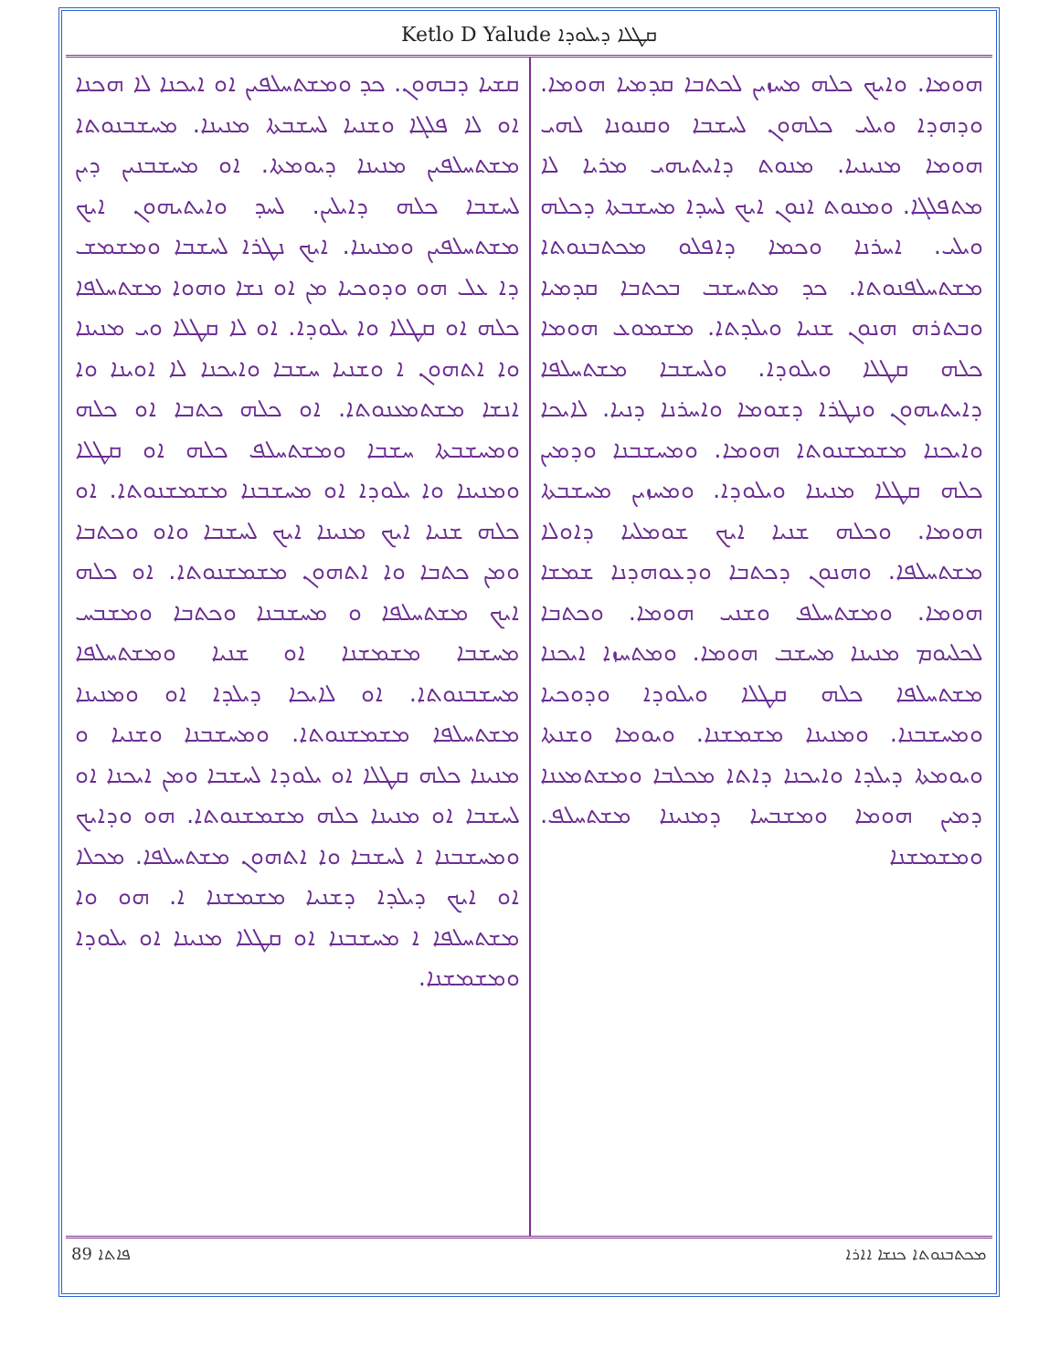Ketlo D Yalude ܩܛܠܐ ܕܝܠܘܕܐ
ܗܘܡܐ. ܘܐܝܟ ܟܠܗ ܡܚܙܝܢ ܠܟܬܒܐ ܩܕܡܝܐ ܗܘܡܐ. ܘܕܗܕܐ ܘܝܠܝ ܟܠܗܘܢ ܠܚܫܒܐ ܘܩܢܘܢܐ ܠܗܝ ܗܘܡܐ ܡܢܝܢܝܐ. ܡܢܘܬ ܕܐܝܬܝܗܝ ܡܪܝܐ ܠܐ ܡܬܦܠܓܐ. ܘܡܢܘܬ ܐܢܘܢ ܐܝܟ ܠܚܕܐ ܡܚܫܒܬܐ ܕܟܠܗ ܘܝܠܝ. ܐܚܪܢܐ ܘܟܡܐ ܕܐܦܠܘ ܡܟܬܒܢܘܬܐ ܡܫܬܚܠܦܢܘܬܐ. ܟܕ ܡܬܚܫܒ ܒܟܬܒܐ ܩܕܡܝܐ ܘܒܬܪܗ ܗܢܘܢ ܫܢܝܐ ܘܝܠܕܬܐ. ܡܫܡܘܥ ܗܘܡܐ ܟܠܗ ܩܛܠܐ ܘܝܠܘܕܐ. ܘܠܚܫܒܐ ܡܫܬܚܠܦܐ ܕܐܝܬܝܗܘܢ ܘܢܛܪܐ ܕܫܘܡܐ ܘܐܚܪܢܐ ܕܢܝܐ. ܠܐܝܟܐ ܘܐܝܟܢܐ ܡܫܡܫܢܘܬܐ ܗܘܡܐ. ܘܡܚܫܒܢܐ ܘܕܡܝܢ ܟܠܗ ܩܛܠܐ ܡܢܝܢܐ ܘܝܠܘܕܐ. ܘܡܚܙܝܢ ܡܚܫܒܬܐ ܗܘܡܐ. ܘܟܠܗ ܫܢܝܐ ܐܝܟ ܫܘܡܠܝܐ ܕܐܘܠܐ ܡܫܬܚܠܦܐ. ܘܗܢܘܢ ܕܟܬܒܐ ܘܕܥܘܗܕܢܐ ܫܡܫܐ ܗܘܡܐ. ܘܡܫܬܚܠܦ ܘܫܢܝ ܗܘܡܐ. ܘܟܬܒܐ ܠܟܠܝܘܡ ܡܢܝܢܐ ܡܚܫܒ ܗܘܡܐ. ܘܡܬܚܙܐ ܐܝܟܢܐ ܡܫܬܚܠܦܐ ܟܠܗ ܩܛܠܐ ܘܝܠܘܕܐ ܘܕܘܟܝܐ ܘܡܚܫܒܢܐ. ܘܡܢܝܢܐ ܡܫܡܫܢܐ. ܘܝܘܡܐ ܘܫܢܬܐ ܘܝܘܡܬܐ ܕܝܠܕܐ ܘܐܝܟܢܐ ܕܐܬܐ ܡܟܠܒܐ ܘܡܫܬܡܥܢܐ ܕܡܝܢ ܗܘܡܐ ܘܡܫܒܚܐ ܕܡܢܝܢܐ ܡܫܬܚܠܦ. ܘܡܫܡܫܢܐ
ܩܫܝܐ ܕܒܗܘܢ. ܟܕ ܘܡܫܬܚܠܦܝܢ ܐܘ ܐܝܟܢܐ ܠܐ ܗܟܢܐ ܐܘ ܠܐ ܦܠܓܐ ܘܫܢܝܐ ܠܚܫܒܬܐ ܡܢܝܢܐ. ܡܚܫܒܢܘܬܐ ܡܫܬܚܠܦܝܢ ܡܢܝܢܐ ܕܝܘܡܬܐ. ܐܘ ܡܚܫܒܢܝܢ ܕܝܢ ܠܚܫܒܐ ܟܠܗ ܕܐܝܠܝܢ. ܠܚܕ ܘܐܝܬܝܗܘܢ ܐܝܟ ܡܫܬܚܠܦܝܢ ܘܡܢܝܢܐ. ܐܝܟ ܢܛܪܐ ܠܚܫܒܐ ܘܡܫܡܫ ܕܐ ܥܠ ܗܘ ܘܕܘܟܝܐ ܡܢ ܐܘ ܢܫܐ ܘܗܘܐ ܡܫܬܚܠܦܐ ܟܠܗ ܐܘ ܩܛܠܐ ܘܐ ܝܠܘܕܐ. ܐܘ ܠܐ ܩܛܠܐ ܘܝ ܡܢܝܢܐ ܘܐ ܐܬܗܘܢ ܐ ܘܫܢܝܐ ܚܫܒܐ ܘܐܝܟܢܐ ܠܐ ܐܘܝܢܐ ܘܐ ܐܢܫܐ ܡܫܬܡܥܢܘܬܐ. ܐܘ ܟܠܗ ܟܬܒܐ ܐܘ ܟܠܗ ܘܡܚܫܒܬܐ ܚܫܒܐ ܘܡܫܬܚܠܦ ܟܠܗ ܐܘ ܩܛܠܐ ܘܡܢܝܢܐ ܘܐ ܝܠܘܕܐ ܐܘ ܡܚܫܒܢܐ ܡܫܡܫܢܘܬܐ. ܐܘ ܟܠܗ ܫܢܝܐ ܐܝܟ ܡܢܝܢܐ ܐܝܟ ܠܚܫܒܐ ܘܐܘ ܘܟܬܒܐ ܘܡܢ ܟܬܒܐ ܘܐ ܐܬܗܘܢ ܡܫܡܫܢܘܬܐ. ܐܘ ܟܠܗ ܐܝܟ ܡܫܬܚܠܦܐ ܘ ܡܚܫܒܢܐ ܘܟܬܒܐ ܘܡܫܒܚ ܡܚܫܒܐ ܡܫܡܫܢܐ ܐܘ ܫܢܝܐ ܘܡܫܬܚܠܦܐ ܡܚܫܒܢܘܬܐ. ܐܘ ܠܐܝܟܐ ܕܝܠܕܐ ܐܘ ܘܡܢܝܢܐ ܡܫܬܚܠܦܐ ܡܫܡܫܢܘܬܐ. ܘܡܚܫܒܢܐ ܘܫܢܝܐ ܘ ܡܢܝܢܐ ܟܠܗ ܩܛܠܐ ܐܘ ܝܠܘܕܐ ܠܚܫܒܐ ܘܡܢ ܐܝܟܢܐ ܐܘ ܠܚܫܒܐ ܐܘ ܡܢܝܢܐ ܟܠܗ ܡܫܡܫܢܘܬܐ. ܗܘ ܘܕܐܝܟ ܘܡܚܫܒܢܐ ܐ ܠܚܫܒܐ ܘܐ ܐܬܗܘܢ ܡܫܬܚܠܦܐ. ܡܟܠܐ ܐܘ ܐܝܟ ܕܝܠܕܐ ܕܫܢܝܐ ܡܫܡܫܢܐ ܐ. ܗܘ ܘܐ ܡܫܬܚܠܦܐ ܐ ܡܚܫܒܢܐ ܐܘ ܩܛܠܐ ܡܢܝܢܐ ܐܘ ܝܠܘܕܐ ܘܡܫܡܫܢܐ.
89 ܦܐܬܐ ܡܟܬܒܢܘܬܐ ܟܢܫܐ ܐܐܪܐ